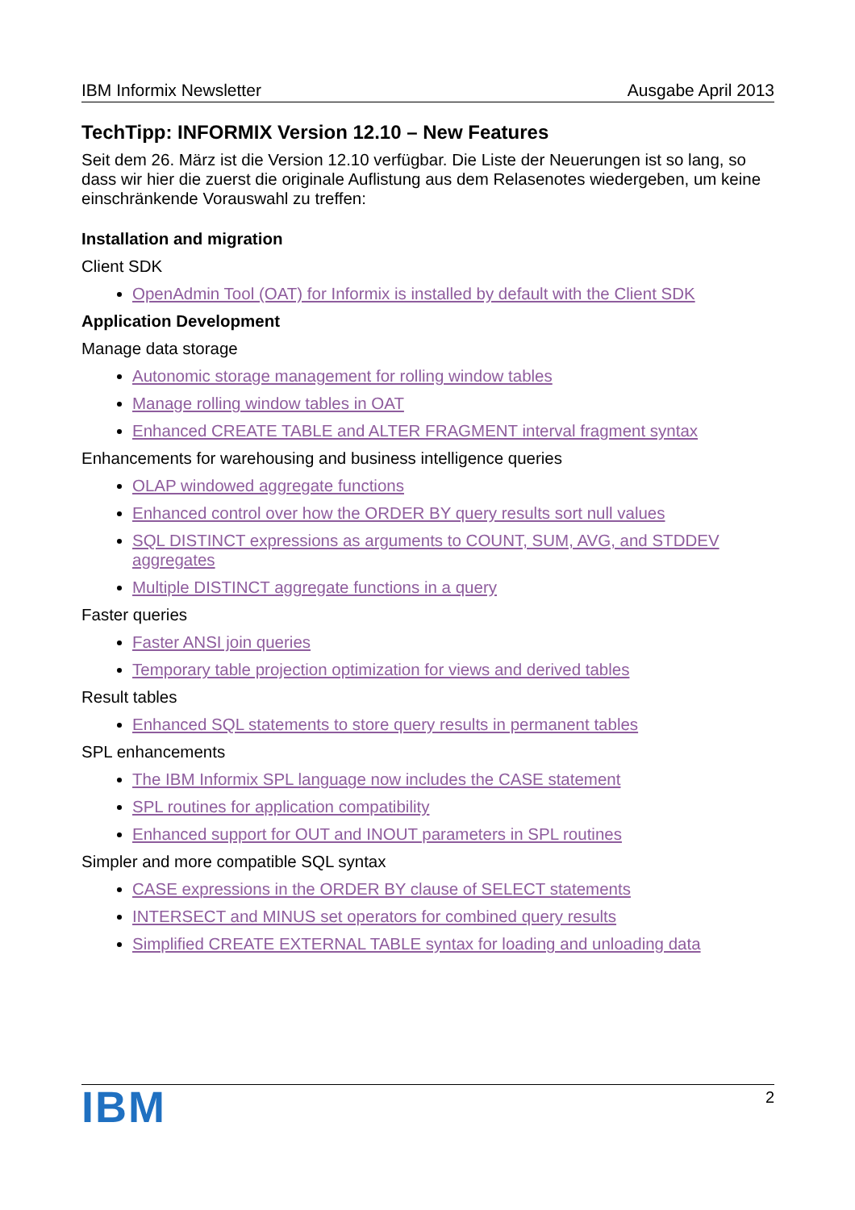IBM Informix Newsletter Ausgabe April 2013
TechTipp: INFORMIX Version 12.10 – New Features
Seit dem 26. März ist die Version 12.10 verfügbar. Die Liste der Neuerungen ist so lang, so dass wir hier die zuerst die originale Auflistung aus dem Relasenotes wiedergeben, um keine einschränkende Vorauswahl zu treffen:
Installation and migration
Client SDK
OpenAdmin Tool (OAT) for Informix is installed by default with the Client SDK
Application Development
Manage data storage
Autonomic storage management for rolling window tables
Manage rolling window tables in OAT
Enhanced CREATE TABLE and ALTER FRAGMENT interval fragment syntax
Enhancements for warehousing and business intelligence queries
OLAP windowed aggregate functions
Enhanced control over how the ORDER BY query results sort null values
SQL DISTINCT expressions as arguments to COUNT, SUM, AVG, and STDDEV aggregates
Multiple DISTINCT aggregate functions in a query
Faster queries
Faster ANSI join queries
Temporary table projection optimization for views and derived tables
Result tables
Enhanced SQL statements to store query results in permanent tables
SPL enhancements
The IBM Informix SPL language now includes the CASE statement
SPL routines for application compatibility
Enhanced support for OUT and INOUT parameters in SPL routines
Simpler and more compatible SQL syntax
CASE expressions in the ORDER BY clause of SELECT statements
INTERSECT and MINUS set operators for combined query results
Simplified CREATE EXTERNAL TABLE syntax for loading and unloading data
IBM 2